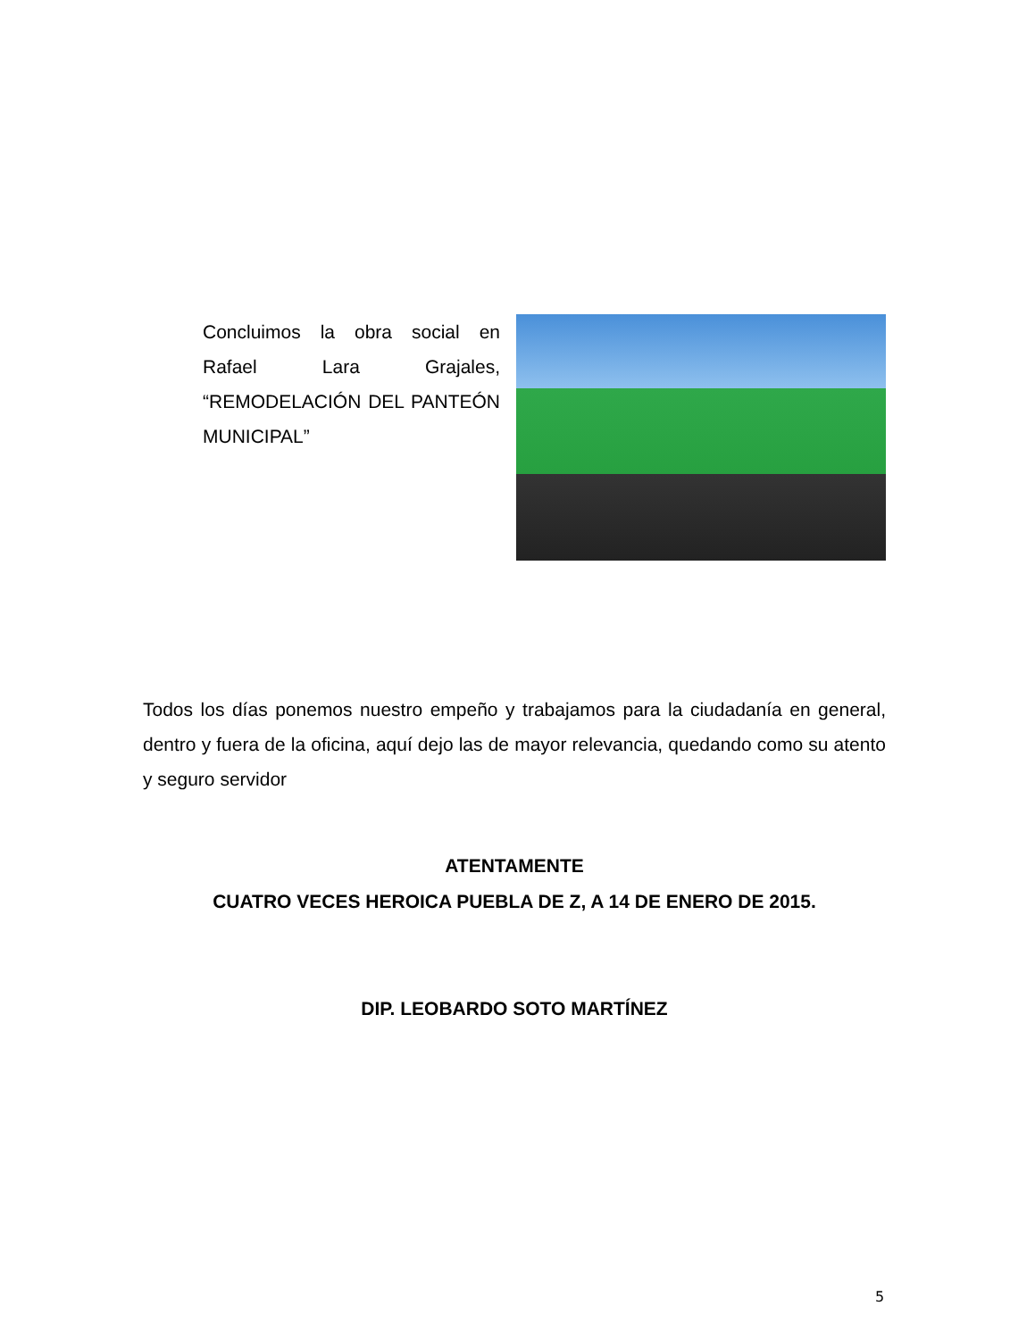Concluimos la obra social en Rafael Lara Grajales, “REMODELACIÓN DEL PANTEÓN MUNICIPAL”
Todos los días ponemos nuestro empeño y trabajamos para la ciudadanía en general, dentro y fuera de la oficina, aquí dejo las de mayor relevancia, quedando como su atento y seguro servidor
ATENTAMENTE
CUATRO VECES HEROICA PUEBLA DE Z, A 14 DE ENERO DE 2015.
DIP. LEOBARDO SOTO MARTÍNEZ
5